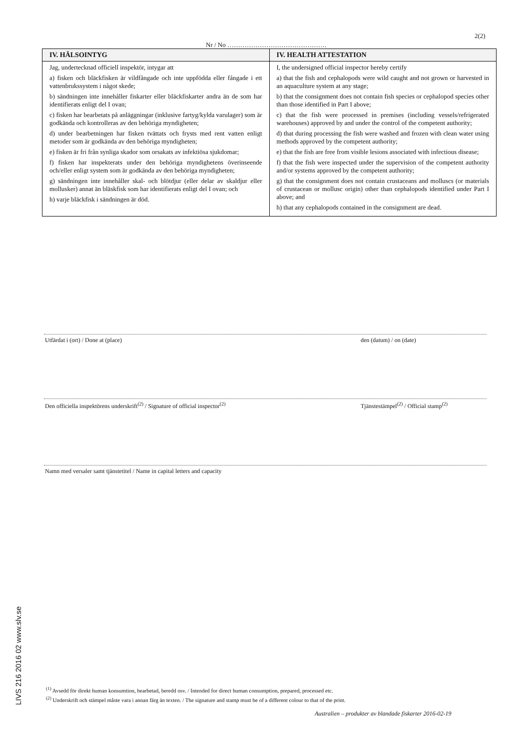2(2)
Nr / No ……………………………………….
| IV. HÄLSOINTYG | IV. HEALTH ATTESTATION |
| --- | --- |
| Jag, undertecknad officiell inspektör, intygar att a) fisken och bläckfisken är vildfångade och inte uppfödda eller fångade i ett vattenbrukssystem i något skede; b) sändningen inte innehåller fiskarter eller bläckfiskarter andra än de som har identifierats enligt del I ovan; c) fisken har bearbetats på anläggningar (inklusive fartyg/kylda varulager) som är godkända och kontrolleras av den behöriga myndigheten; d) under bearbetningen har fisken tvättats och frysts med rent vatten enligt metoder som är godkända av den behöriga myndigheten; e) fisken är fri från synliga skador som orsakats av infektiösa sjukdomar; f) fisken har inspekterats under den behöriga myndighetens överinseende och/eller enligt system som är godkända av den behöriga myndigheten; g) sändningen inte innehåller skal- och blötdjur (eller delar av skaldjur eller mollusker) annat än bläskfisk som har identifierats enligt del I ovan; och h) varje bläckfisk i sändningen är död. | I, the undersigned official inspector hereby certify a) that the fish and cephalopods were wild caught and not grown or harvested in an aquaculture system at any stage; b) that the consignment does not contain fish species or cephalopod species other than those identified in Part I above; c) that the fish were processed in premises (including vessels/refrigerated warehouses) approved by and under the control of the competent authority; d) that during processing the fish were washed and frozen with clean water using methods approved by the competent authority; e) that the fish are free from visible lesions associated with infectious disease; f) that the fish were inspected under the supervision of the competent authority and/or systems approved by the competent authority; g) that the consignment does not contain crustaceans and molluscs (or materials of crustacean or mollusc origin) other than cephalopods identified under Part I above; and h) that any cephalopods contained in the consignment are dead. |
Utfärdat i (ort) / Done at (place)
den (datum) / on (date)
Den officiella inspektörens underskrift<sup>(2)</sup> / Signature of official inspector<sup>(2)</sup>
Tjänstestämpel<sup>(2)</sup> / Official stamp<sup>(2)</sup>
Namn med versaler samt tjänstetitel / Name in capital letters and capacity
LIVS 216 2016 02 www.slv.se
<sup>(1)</sup> Avsedd för direkt human konsumtion, bearbetad, beredd osv. / Intended for direct human consumption, prepared, processed etc.
<sup>(2)</sup> Underskrift och stämpel måste vara i annan färg än texten. / The signature and stamp must be of a different colour to that of the print.
Australien – produkter av blandade fiskarter 2016-02-19